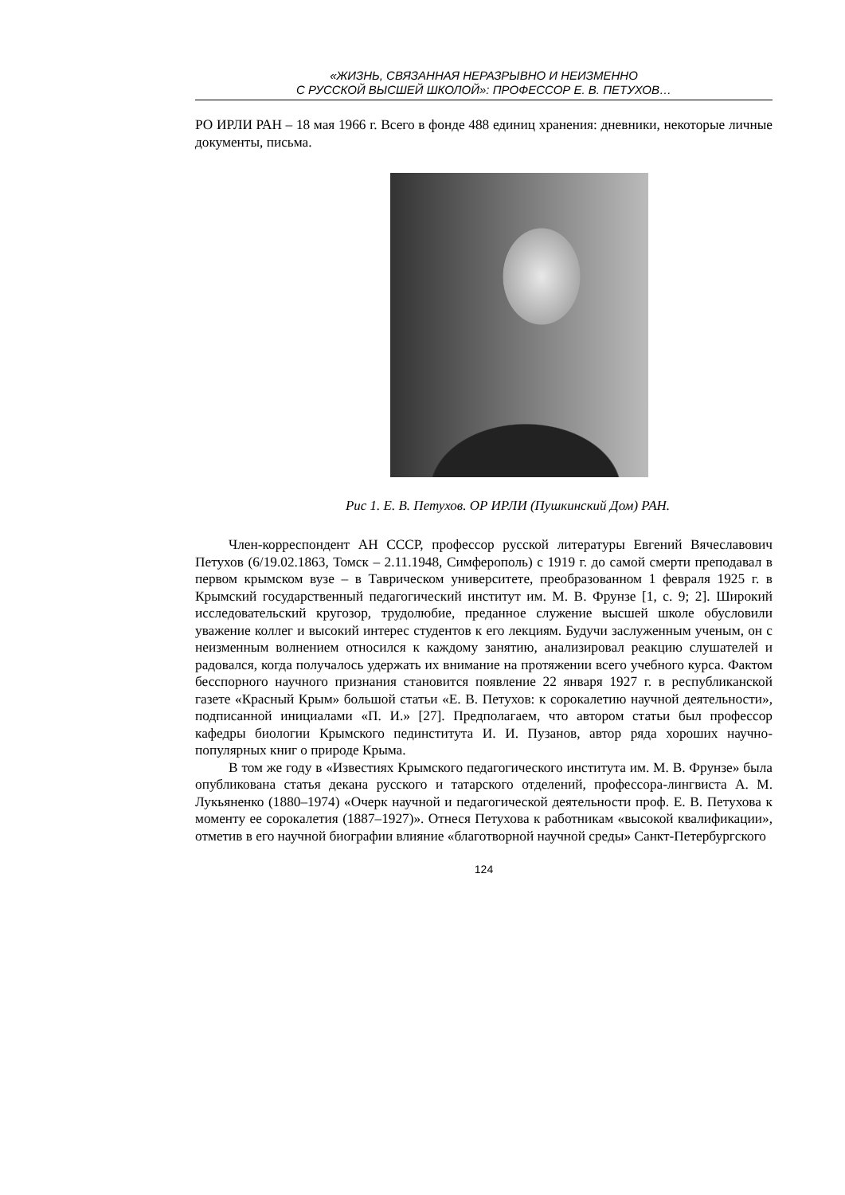«ЖИЗНЬ, СВЯЗАННАЯ НЕРАЗРЫВНО И НЕИЗМЕННО
С РУССКОЙ ВЫСШЕЙ ШКОЛОЙ»: ПРОФЕССОР Е. В. ПЕТУХОВ…
РО ИРЛИ РАН – 18 мая 1966 г. Всего в фонде 488 единиц хранения: дневники, некоторые личные документы, письма.
Рис 1. Е. В. Петухов. ОР ИРЛИ (Пушкинский Дом) РАН.
Член-корреспондент АН СССР, профессор русской литературы Евгений Вячеславович Петухов (6/19.02.1863, Томск – 2.11.1948, Симферополь) с 1919 г. до самой смерти преподавал в первом крымском вузе – в Таврическом университете, преобразованном 1 февраля 1925 г. в Крымский государственный педагогический институт им. М. В. Фрунзе [1, с. 9; 2]. Широкий исследовательский кругозор, трудолюбие, преданное служение высшей школе обусловили уважение коллег и высокий интерес студентов к его лекциям. Будучи заслуженным ученым, он с неизменным волнением относился к каждому занятию, анализировал реакцию слушателей и радовался, когда получалось удержать их внимание на протяжении всего учебного курса. Фактом бесспорного научного признания становится появление 22 января 1927 г. в республиканской газете «Красный Крым» большой статьи «Е. В. Петухов: к сорокалетию научной деятельности», подписанной инициалами «П. И.» [27]. Предполагаем, что автором статьи был профессор кафедры биологии Крымского пединститута И. И. Пузанов, автор ряда хороших научно-популярных книг о природе Крыма.
В том же году в «Известиях Крымского педагогического института им. М. В. Фрунзе» была опубликована статья декана русского и татарского отделений, профессора-лингвиста А. М. Лукьяненко (1880–1974) «Очерк научной и педагогической деятельности проф. Е. В. Петухова к моменту ее сорокалетия (1887–1927)». Отнеся Петухова к работникам «высокой квалификации», отметив в его научной биографии влияние «благотворной научной среды» Санкт-Петербургского
124